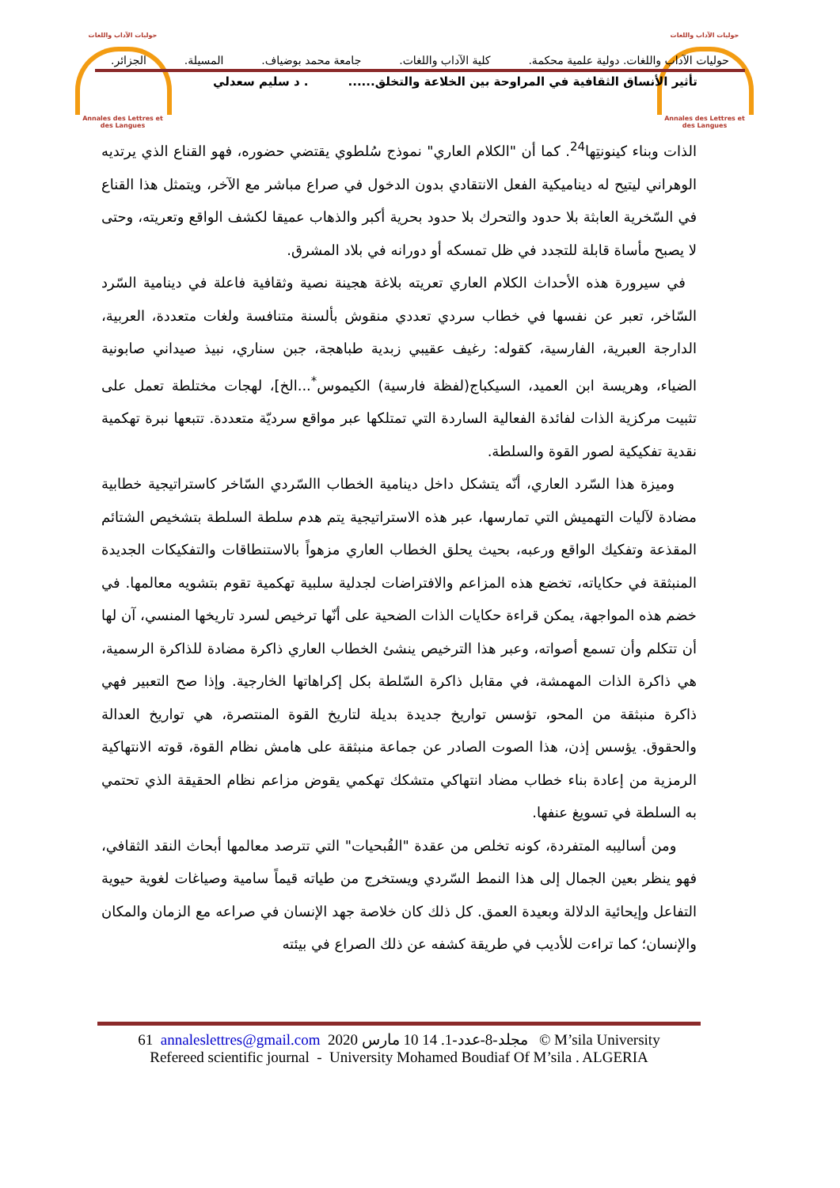حوليات الآداب واللغات
Annales des Lettres et des Langues
حوليات الآداب واللغات
Annales des Lettres et des Langues
حوليات الآداب واللغات. دولية علمية محكمة. كلية الآداب واللغات. جامعة محمد بوضياف. المسيلة. الجزائر.
تأثير الأنساق الثقافية في المراوحة بين الخلاعة والتخلق...... . د سليم سعدلي
الذات وبناء كينونتِها<sup>24</sup>. كما أن "الكلام العاري" نموذج سُلطوي يقتضي حضوره، فهو القناع الذي يرتديه الوهراني ليتيح له ديناميكية الفعل الانتقادي بدون الدخول في صراع مباشر مع الآخر، ويتمثل هذا القناع في السّخرية العابثة بلا حدود والتحرك بلا حدود بحرية أكبر والذهاب عميقا لكشف الواقع وتعريته، وحتى لا يصبح مأساة قابلة للتجدد في ظل تمسكه أو دورانه في بلاد المشرق.
في سيرورة هذه الأحداث الكلام العاري تعريته بلاغة هجينة نصية وثقافية فاعلة في دينامية السّرد السّاخر، تعبر عن نفسها في خطاب سردي تعددي منقوش بألسنة متنافسة ولغات متعددة، العربية، الدارجة العبرية، الفارسية، كقوله: رغيف عقيبي زبدية طباهجة، جبن سناري، نبيذ صيداني صابونية الضياء، وهريسة ابن العميد، السيكباج(لفظة فارسية) الكيموس<sup>*</sup>...الخ]، لهجات مختلطة تعمل على تثبيت مركزية الذات لفائدة الفعالية الساردة التي تمتلكها عبر مواقع سرديّة متعددة. تتبعها نبرة تهكمية نقدية تفكيكية لصور القوة والسلطة.
وميزة هذا السّرد العاري، أنّه يتشكل داخل دينامية الخطاب االسّردي السّاخر كاستراتيجية خطابية مضادة لآليات التهميش التي تمارسها، عبر هذه الاستراتيجية يتم هدم سلطة السلطة بتشخيص الشتائم المقذعة وتفكيك الواقع ورعبه، بحيث يحلق الخطاب العاري مزهواً بالاستنطاقات والتفكيكات الجديدة المنبثقة في حكاياته، تخضع هذه المزاعم والافتراضات لجدلية سلبية تهكمية تقوم بتشويه معالمها. في خضم هذه المواجهة، يمكن قراءة حكايات الذات الضحية على أنّها ترخيص لسرد تاريخها المنسي، آن لها أن تتكلم وأن تسمع أصواته، وعبر هذا الترخيص ينشئ الخطاب العاري ذاكرة مضادة للذاكرة الرسمية، هي ذاكرة الذات المهمشة، في مقابل ذاكرة السّلطة بكل إكراهاتها الخارجية. وإذا صح التعبير فهي ذاكرة منبثقة من المحو، تؤسس تواريخ جديدة بديلة لتاريخ القوة المنتصرة، هي تواريخ العدالة والحقوق. يؤسس إذن، هذا الصوت الصادر عن جماعة منبثقة على هامش نظام القوة، قوته الانتهاكية الرمزية من إعادة بناء خطاب مضاد انتهاكي متشكك تهكمي يقوض مزاعم نظام الحقيقة الذي تحتمي به السلطة في تسويغ عنفها.
ومن أساليبه المتفردة، كونه تخلص من عقدة "القُبحيات" التي تترصد معالمها أبحاث النقد الثقافي، فهو ينظر بعين الجمال إلى هذا النمط السّردي ويستخرج من طياته قيماً سامية وصياغات لغوية حيوية التفاعل وإيحائية الدلالة وبعيدة العمق. كل ذلك كان خلاصة جهد الإنسان في صراعه مع الزمان والمكان والإنسان؛ كما تراءت للأديب في طريقة كشفه عن ذلك الصراع في بيئته
61 annaleslettres@gmail.com 2020 مجلد-8-عدد-1. 14 10 مارس © M’sila University
Refereed scientific journal - University Mohamed Boudiaf Of M’sila . ALGERIA